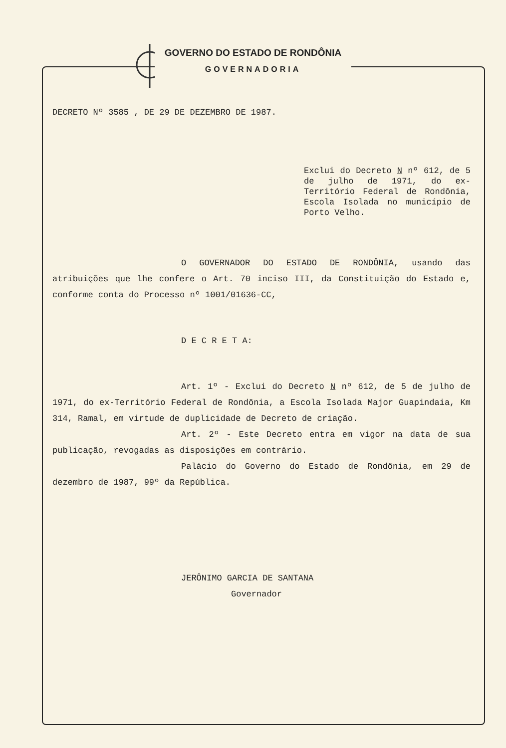GOVERNO DO ESTADO DE RONDÔNIA
GOVERNADORIA
DECRETO Nº 3585 , DE 29 DE DEZEMBRO DE 1987.
Exclui do Decreto N nº 612, de 5 de julho de 1971, do ex-Território Federal de Rondônia, Escola Isolada no município de Porto Velho.
O GOVERNADOR DO ESTADO DE RONDÔNIA, usando das atribuições que lhe confere o Art. 70 inciso III, da Constituição do Estado e, conforme conta do Processo nº 1001/01636-CC,
D E C R E T A:
Art. 1º - Exclui do Decreto N nº 612, de 5 de julho de 1971, do ex-Território Federal de Rondônia, a Escola Isolada Major Guapindaia, Km 314, Ramal, em virtude de duplicidade de Decreto de criação.
Art. 2º - Este Decreto entra em vigor na data de sua publicação, revogadas as disposições em contrário.
Palácio do Governo do Estado de Rondônia, em 29 de dezembro de 1987, 99º da República.
JERÔNIMO GARCIA DE SANTANA
Governador